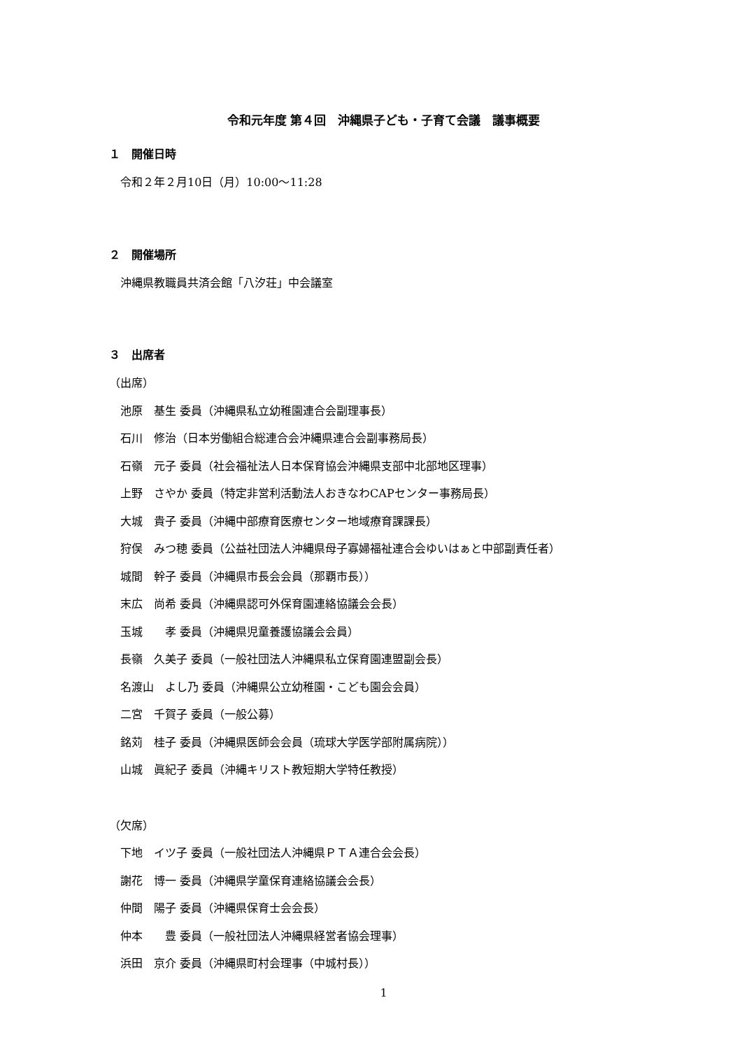令和元年度 第４回　沖縄県子ども・子育て会議　議事概要
１　開催日時
令和２年２月10日（月）10:00～11:28
２　開催場所
沖縄県教職員共済会館「八汐荘」中会議室
３　出席者
（出席）
池原　基生 委員（沖縄県私立幼稚園連合会副理事長）
石川　修治（日本労働組合総連合会沖縄県連合会副事務局長）
石嶺　元子 委員（社会福祉法人日本保育協会沖縄県支部中北部地区理事）
上野　さやか 委員（特定非営利活動法人おきなわCAPセンター事務局長）
大城　貴子 委員（沖縄中部療育医療センター地域療育課課長）
狩俣　みつ穂 委員（公益社団法人沖縄県母子寡婦福祉連合会ゆいはぁと中部副責任者）
城間　幹子 委員（沖縄県市長会会員（那覇市長））
末広　尚希 委員（沖縄県認可外保育園連絡協議会会長）
玉城　　孝 委員（沖縄県児童養護協議会会員）
長嶺　久美子 委員（一般社団法人沖縄県私立保育園連盟副会長）
名渡山　よし乃 委員（沖縄県公立幼稚園・こども園会会員）
二宮　千賀子 委員（一般公募）
銘苅　桂子 委員（沖縄県医師会会員（琉球大学医学部附属病院））
山城　眞紀子 委員（沖縄キリスト教短期大学特任教授）
（欠席）
下地　イツ子 委員（一般社団法人沖縄県ＰＴＡ連合会会長）
謝花　博一 委員（沖縄県学童保育連絡協議会会長）
仲間　陽子 委員（沖縄県保育士会会長）
仲本　　豊 委員（一般社団法人沖縄県経営者協会理事）
浜田　京介 委員（沖縄県町村会理事（中城村長））
1